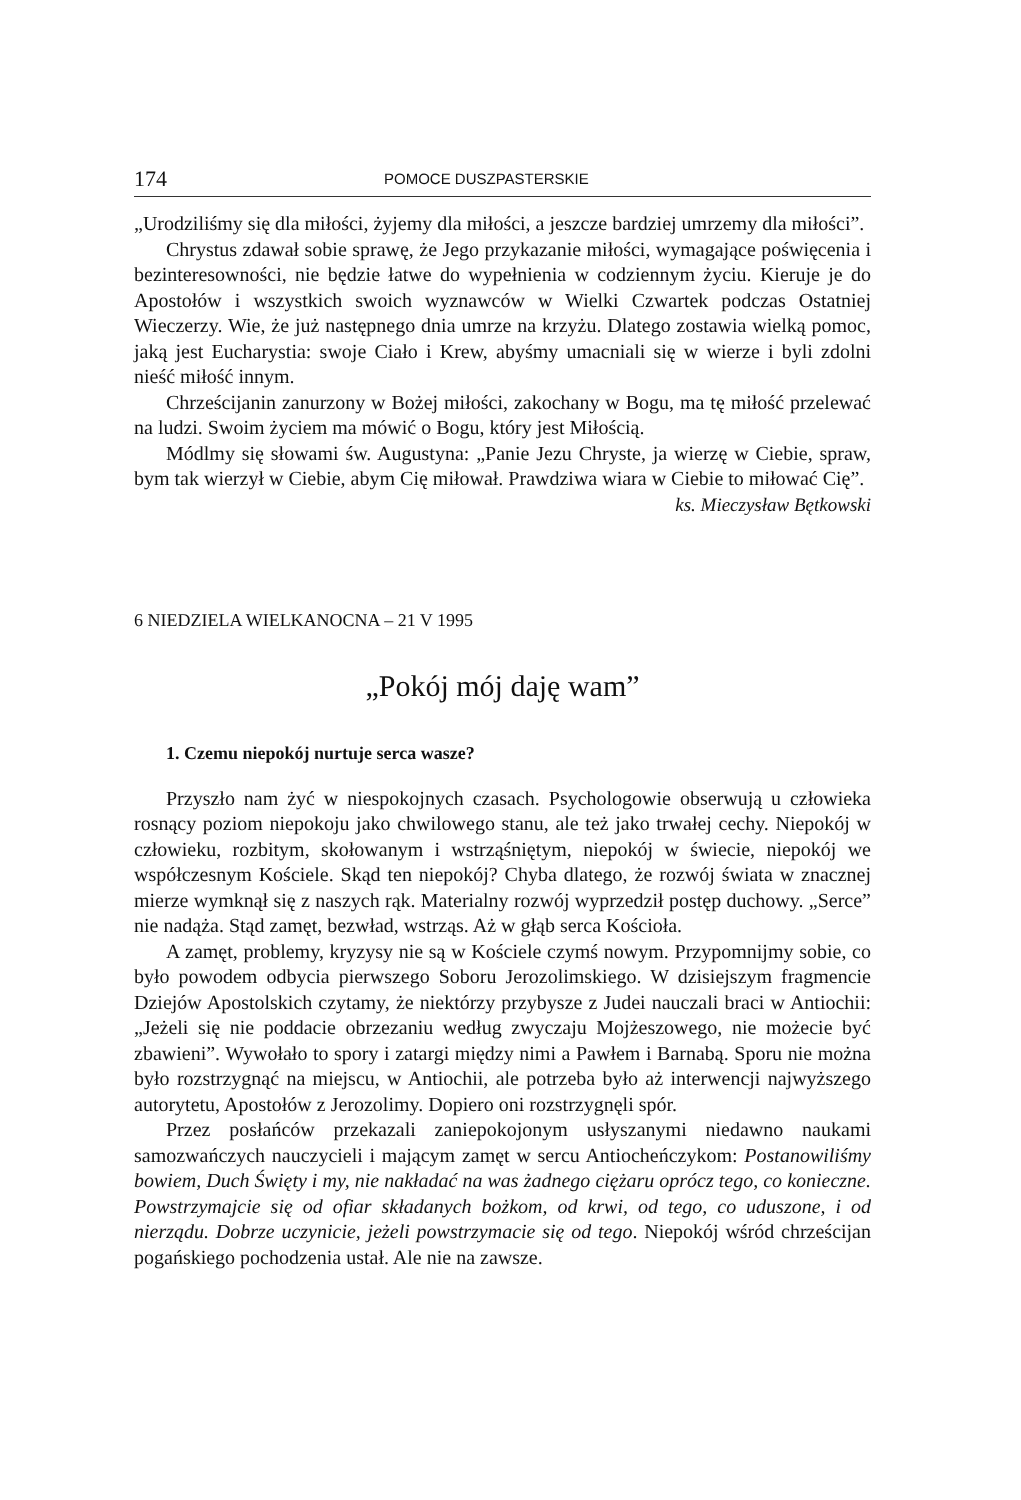174 POMOCE DUSZPASTERSKIE
„Urodziliśmy się dla miłości, żyjemy dla miłości, a jeszcze bardziej umrzemy dla miłości”.
Chrystus zdawał sobie sprawę, że Jego przykazanie miłości, wymagające poświęcenia i bezinteresowności, nie będzie łatwe do wypełnienia w codziennym życiu. Kieruje je do Apostołów i wszystkich swoich wyznawców w Wielki Czwartek podczas Ostatniej Wieczerzy. Wie, że już następnego dnia umrze na krzyżu. Dlatego zostawia wielką pomoc, jaką jest Eucharystia: swoje Ciało i Krew, abyśmy umacniali się w wierze i byli zdolni nieść miłość innym.
Chrześcijanin zanurzony w Bożej miłości, zakochany w Bogu, ma tę miłość przelewać na ludzi. Swoim życiem ma mówić o Bogu, który jest Miłością.
Módlmy się słowami św. Augustyna: „Panie Jezu Chryste, ja wierzę w Ciebie, spraw, bym tak wierzył w Ciebie, abym Cię miłował. Prawdziwa wiara w Ciebie to miłować Cię”.
ks. Mieczysław Bętkowski
6 NIEDZIELA WIELKANOCNA – 21 V 1995
„Pokój mój daję wam”
1. Czemu niepokój nurtuje serca wasze?
Przyszło nam żyć w niespokojnych czasach. Psychologowie obserwują u człowieka rosnący poziom niepokoju jako chwilowego stanu, ale też jako trwałej cechy. Niepokój w człowieku, rozbitym, skołowanym i wstrząśniętym, niepokój w świecie, niepokój we współczesnym Kościele. Skąd ten niepokój? Chyba dlatego, że rozwój świata w znacznej mierze wymknął się z naszych rąk. Materialny rozwój wyprzedził postęp duchowy. „Serce” nie nadąża. Stąd zamęt, bezwład, wstrząs. Aż w głąb serca Kościoła.
A zamęt, problemy, kryzysy nie są w Kościele czymś nowym. Przypomnijmy sobie, co było powodem odbycia pierwszego Soboru Jerozolimskiego. W dzisiejszym fragmencie Dziejów Apostolskich czytamy, że niektórzy przybysze z Judei nauczali braci w Antiochii: „Jeżeli się nie poddacie obrzezaniu według zwyczaju Mojżeszowego, nie możecie być zbawieni”. Wywołało to spory i zatargi między nimi a Pawłem i Barnabą. Sporu nie można było rozstrzygnąć na miejscu, w Antiochii, ale potrzeba było aż interwencji najwyższego autorytetu, Apostołów z Jerozolimy. Dopiero oni rozstrzygnęli spór.
Przez posłańców przekazali zaniepokojonym usłyszanymi niedawno naukami samozwańczych nauczycieli i mającym zamęt w sercu Antiocheńczykom: Postanowiliśmy bowiem, Duch Święty i my, nie nakładać na was żadnego ciężaru oprócz tego, co konieczne. Powstrzymajcie się od ofiar składanych bożkom, od krwi, od tego, co uduszone, i od nierządu. Dobrze uczynicie, jeżeli powstrzymacie się od tego. Niepokój wśród chrześcijan pogańskiego pochodzenia ustał. Ale nie na zawsze.